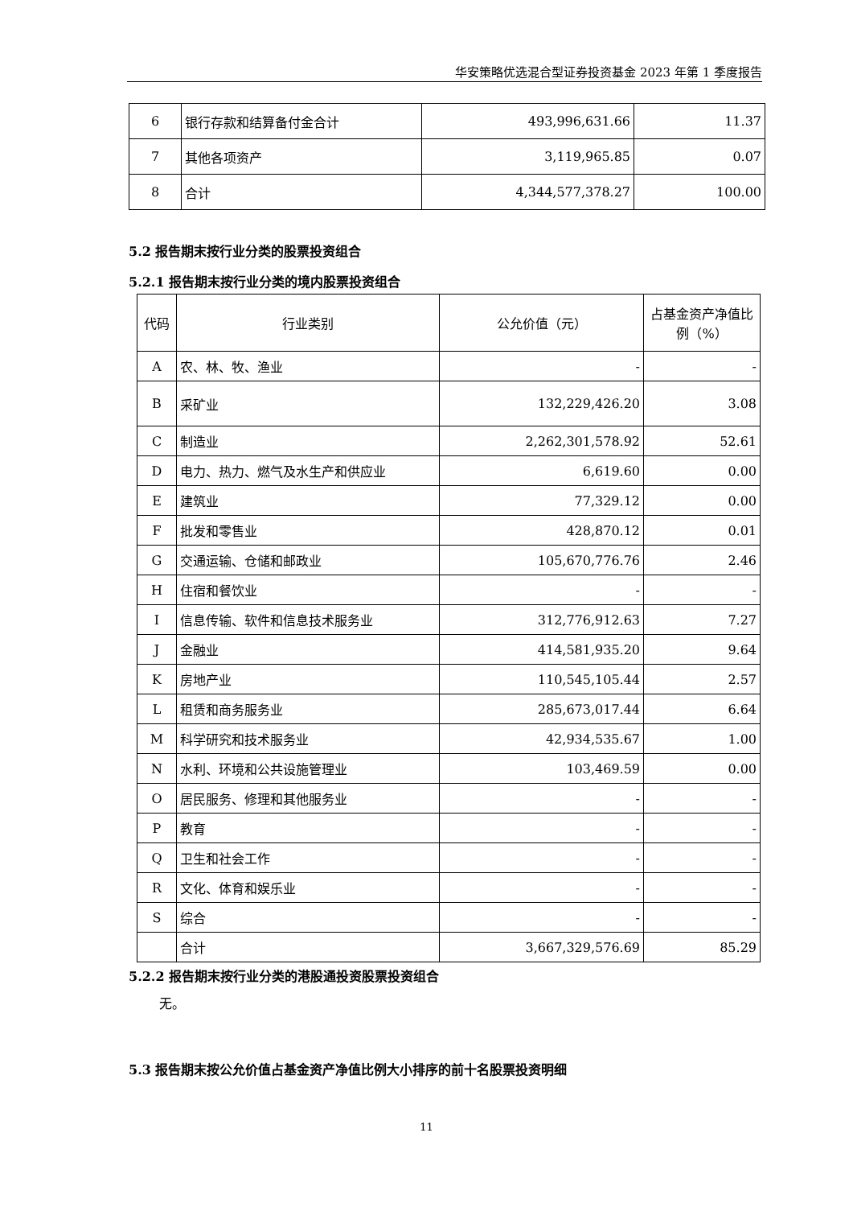华安策略优选混合型证券投资基金 2023 年第 1 季度报告
| 6 | 银行存款和结算备付金合计 | 493,996,631.66 | 11.37 |
| 7 | 其他各项资产 | 3,119,965.85 | 0.07 |
| 8 | 合计 | 4,344,577,378.27 | 100.00 |
5.2 报告期末按行业分类的股票投资组合
5.2.1 报告期末按行业分类的境内股票投资组合
| 代码 | 行业类别 | 公允价值（元） | 占基金资产净值比例（%） |
| A | 农、林、牧、渔业 | - | - |
| B | 采矿业 | 132,229,426.20 | 3.08 |
| C | 制造业 | 2,262,301,578.92 | 52.61 |
| D | 电力、热力、燃气及水生产和供应业 | 6,619.60 | 0.00 |
| E | 建筑业 | 77,329.12 | 0.00 |
| F | 批发和零售业 | 428,870.12 | 0.01 |
| G | 交通运输、仓储和邮政业 | 105,670,776.76 | 2.46 |
| H | 住宿和餐饮业 | - | - |
| I | 信息传输、软件和信息技术服务业 | 312,776,912.63 | 7.27 |
| J | 金融业 | 414,581,935.20 | 9.64 |
| K | 房地产业 | 110,545,105.44 | 2.57 |
| L | 租赁和商务服务业 | 285,673,017.44 | 6.64 |
| M | 科学研究和技术服务业 | 42,934,535.67 | 1.00 |
| N | 水利、环境和公共设施管理业 | 103,469.59 | 0.00 |
| O | 居民服务、修理和其他服务业 | - | - |
| P | 教育 | - | - |
| Q | 卫生和社会工作 | - | - |
| R | 文化、体育和娱乐业 | - | - |
| S | 综合 | - | - |
| | 合计 | 3,667,329,576.69 | 85.29 |
5.2.2 报告期末按行业分类的港股通投资股票投资组合
无。
5.3 报告期末按公允价值占基金资产净值比例大小排序的前十名股票投资明细
11